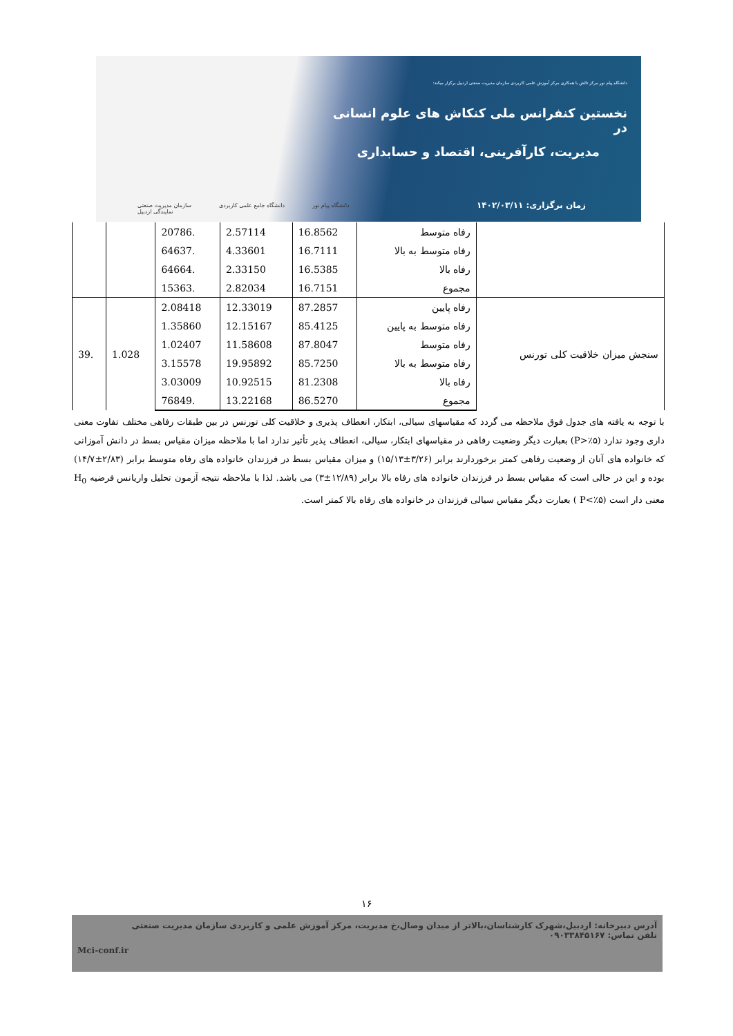دانشگاه پیام نور مرکز تالش با همکاری مرکز آموزش علمی کاربردی سازمان مدیریت صنعتی اردبیل برگزار میکند:
نخستین کنفرانس ملی کنکاش های علوم انسانی در
مدیریت، کارآفرینی، اقتصاد و حسابداری
زمان برگزاری: ۱۴۰۲/۰۳/۱۱
سازمان مدیریت صنعتی
نمایندگی اردبیل دانشگاه جامع علمی کاربردی دانشگاه پیام نور
| | رفاه متوسط | 16.8562 | 2.57114 | .20786 | | |
| | رفاه متوسط به بالا | 16.7111 | 4.33601 | .64637 | | |
| | رفاه بالا | 16.5385 | 2.33150 | .64664 | | |
| | مجموع | 16.7151 | 2.82034 | .15363 | | |
| سنجش میزان خلاقیت کلی تورنس | رفاه پایین | 87.2857 | 12.33019 | 2.08418 | 1.028 | .39 |
| | رفاه متوسط به پایین | 85.4125 | 12.15167 | 1.35860 | | |
| | رفاه متوسط | 87.8047 | 11.58608 | 1.02407 | | |
| | رفاه متوسط به بالا | 85.7250 | 19.95892 | 3.15578 | | |
| | رفاه بالا | 81.2308 | 10.92515 | 3.03009 | | |
| | مجموع | 86.5270 | 13.22168 | .76849 | | |
با توجه به یافته های جدول فوق ملاحظه می گردد که مقیاسهای سیالی، ابتکار، انعطاف پذیری و خلاقیت کلی تورنس در بین طبقات رفاهی مختلف تفاوت معنی داری وجود ندارد (P>٪۵) بعبارت دیگر وضعیت رفاهی در مقیاسهای ابتکار، سیالی، انعطاف پذیر تأثیر ندارد اما با ملاحظه میزان مقیاس بسط در دانش آموزانی که خانواده های آنان از وضعیت رفاهی کمتر برخوردارند برابر (۳/۲۶±۱۵/۱۳) و میزان مقیاس بسط در فرزندان خانواده های رفاه متوسط برابر (۲/۸۳±۱۴/۷) بوده و این در حالی است که مقیاس بسط در فرزندان خانواده های رفاه بالا برابر (۱۲/۸۹±۳) می باشد. لذا با ملاحظه نتیجه آزمون تحلیل واریانس فرضیه H<sub>0</sub> معنی دار است (P<٪۵ ) بعبارت دیگر مقیاس سیالی فرزندان در خانواده های رفاه بالا کمتر است.
۱۶
آدرس دبیرخانه: اردبیل،شهرک کارشناسان،بالاتر از میدان وصال،خ مدیریت، مرکز آموزش علمی و کاربردی سازمان مدیریت صنعتی
تلفن تماس: ۰۹۰۳۳۸۴۵۱۶۷
Mci-conf.ir